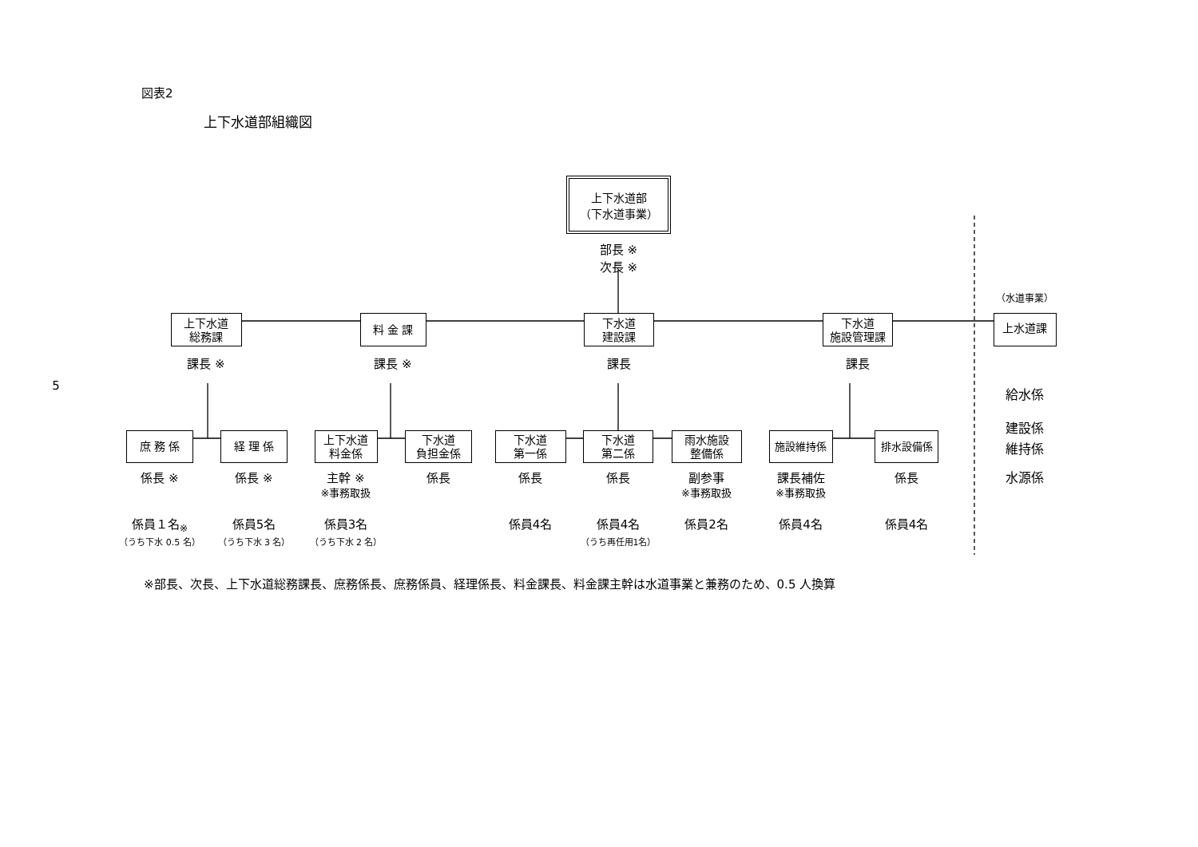図表2
上下水道部組織図
上下水道部
（下水道事業）
部長 ※
次長 ※
（水道事業）
上下水道
総務課
料 金 課
下水道
建設課
下水道
施設管理課
上水道課
5
課長 ※
課長 ※
課長
課長
給水係
建設係
庶 務 係
経 理 係
上下水道
料金係
下水道
負担金係
下水道
第一係
下水道
第二係
雨水施設
整備係
施設維持係
排水設備係
維持係
係長 ※
係長 ※
主幹 ※
※事務取扱
係長
係長
係長
副参事
※事務取扱
課長補佐
※事務取扱
係長
水源係
係員１名<sub>※</sub>
係員5名
係員3名
係員4名
係員4名
係員2名
係員4名
係員4名
（うち下水 0.5 名）
（うち下水 3 名）
（うち下水 2 名）
（うち再任用1名）
※部長、次長、上下水道総務課長、庶務係長、庶務係員、経理係長、料金課長、料金課主幹は水道事業と兼務のため、0.5 人換算